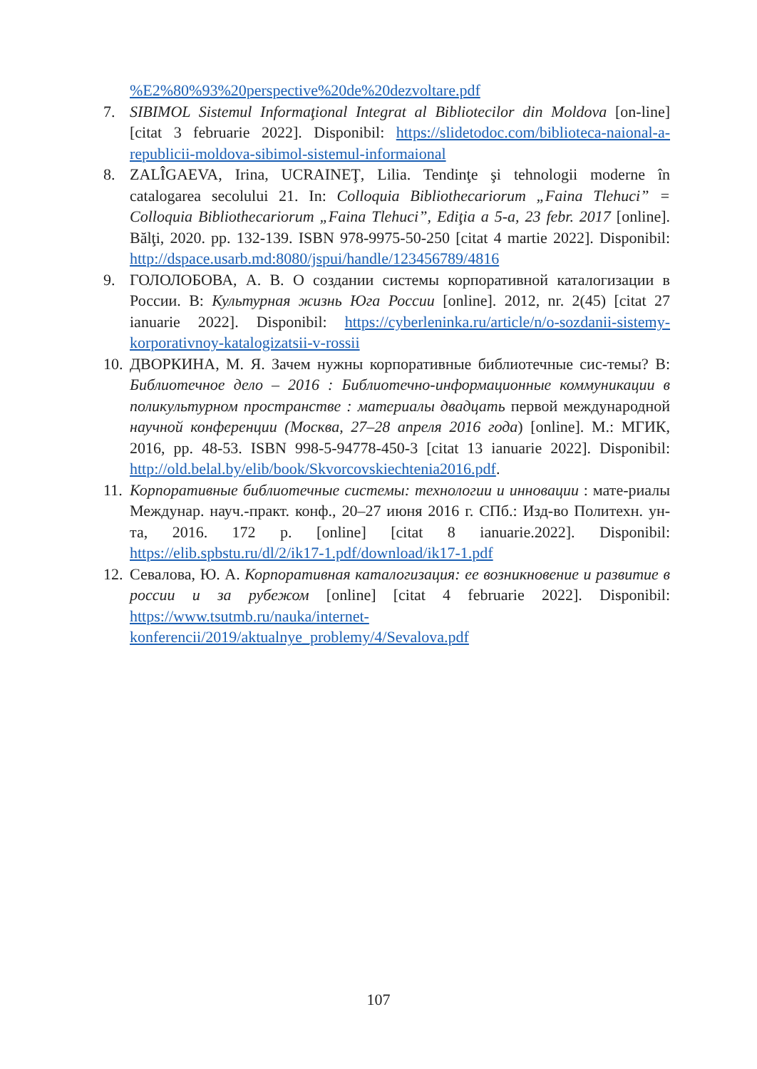%E2%80%93%20perspective%20de%20dezvoltare.pdf
7. SIBIMOL Sistemul Informaţional Integrat al Bibliotecilor din Moldova [on-line] [citat 3 februarie 2022]. Disponibil: https://slidetodoc.com/biblioteca-naional-a-republicii-moldova-sibimol-sistemul-informaional
8. ZALÎGAEVA, Irina, UCRAINEŢ, Lilia. Tendinţe şi tehnologii moderne în catalogarea secolului 21. In: Colloquia Bibliothecariorum „Faina Tlehuci” = Colloquia Bibliothecariorum „Faina Tlehuci”, Ediţia a 5-a, 23 febr. 2017 [online]. Bălţi, 2020. pp. 132-139. ISBN 978-9975-50-250 [citat 4 martie 2022]. Disponibil: http://dspace.usarb.md:8080/jspui/handle/123456789/4816
9. ГОЛОЛОБОВА, А. В. О создании системы корпоративной каталогизации в России. В: Культурная жизнь Юга России [online]. 2012, nr. 2(45) [citat 27 ianuarie 2022]. Disponibil: https://cyberleninka.ru/article/n/o-sozdanii-sistemy-korporativnoy-katalogizatsii-v-rossii
10. ДВОРКИНА, М. Я. Зачем нужны корпоративные библиотечные сис-темы? В: Библиотечное дело – 2016 : Библиотечно-информационные коммуникации в поликультурном пространстве : материалы двадцать первой международной научной конференции (Москва, 27–28 апреля 2016 года) [online]. М.: МГИК, 2016, pp. 48-53. ISBN 998-5-94778-450-3 [citat 13 ianuarie 2022]. Disponibil: http://old.belal.by/elib/book/Skvorcovskiechtenia2016.pdf.
11. Корпоративные библиотечные системы: технологии и инновации : мате-риалы Междунар. науч.-практ. конф., 20–27 июня 2016 г. СПб.: Изд-во Политехн. ун-та, 2016. 172 p. [online] [citat 8 ianuarie.2022]. Disponibil: https://elib.spbstu.ru/dl/2/ik17-1.pdf/download/ik17-1.pdf
12. Севалова, Ю. А. Корпоративная каталогизация: ее возникновение и развитие в россии и за рубежом [online] [citat 4 februarie 2022]. Disponibil: https://www.tsutmb.ru/nauka/internet-konferencii/2019/aktualnye_problemy/4/Sevalova.pdf
107